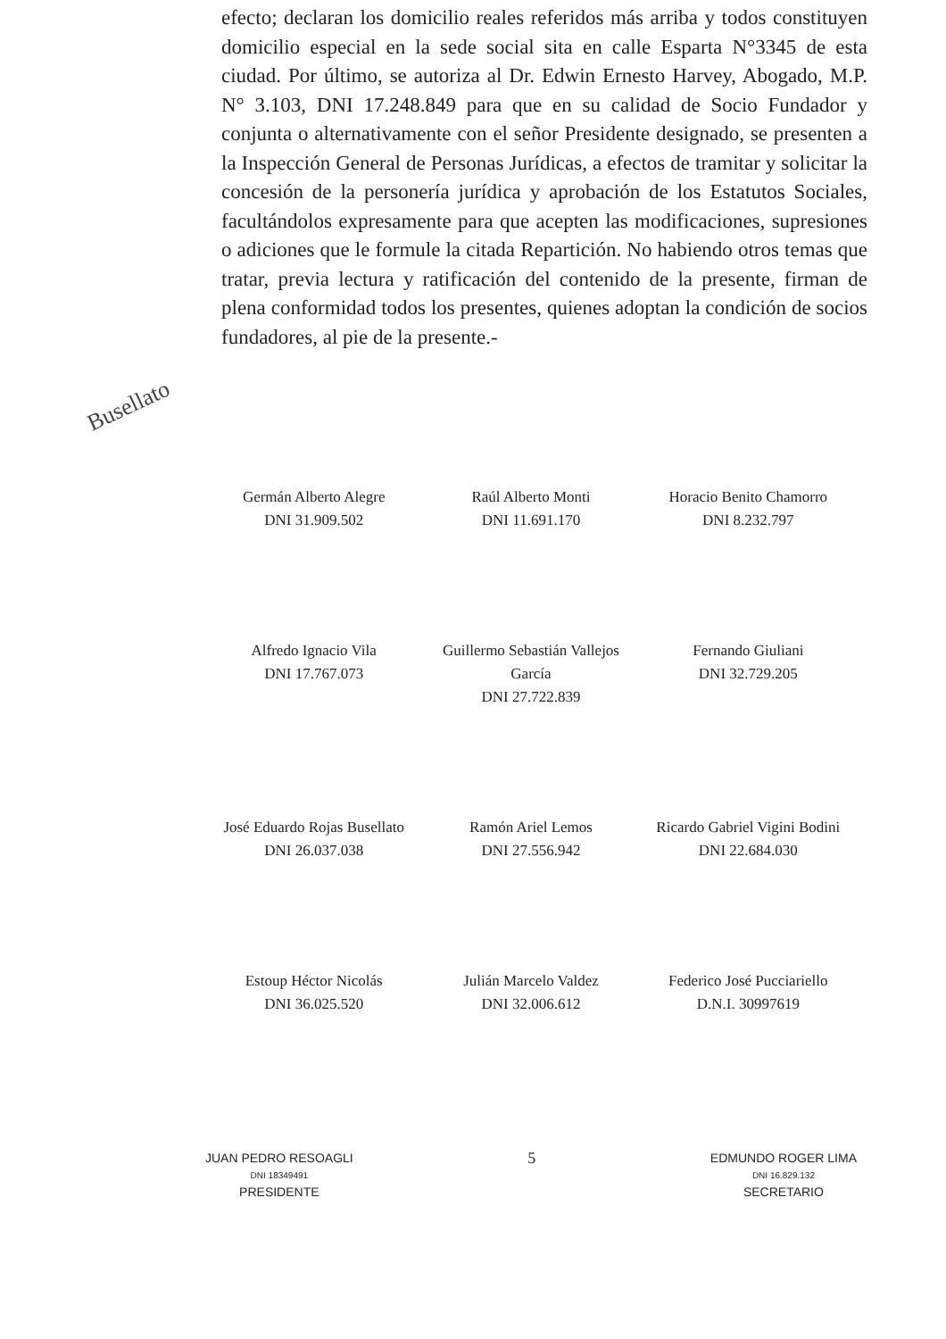efecto; declaran los domicilio reales referidos más arriba y todos constituyen domicilio especial en la sede social sita en calle Esparta N°3345 de esta ciudad. Por último, se autoriza al Dr. Edwin Ernesto Harvey, Abogado, M.P. N° 3.103, DNI 17.248.849 para que en su calidad de Socio Fundador y conjunta o alternativamente con el señor Presidente designado, se presenten a la Inspección General de Personas Jurídicas, a efectos de tramitar y solicitar la concesión de la personería jurídica y aprobación de los Estatutos Sociales, facultándolos expresamente para que acepten las modificaciones, supresiones o adiciones que le formule la citada Repartición. No habiendo otros temas que tratar, previa lectura y ratificación del contenido de la presente, firman de plena conformidad todos los presentes, quienes adoptan la condición de socios fundadores, al pie de la presente.-
Busellato
Germán Alberto Alegre
DNI 31.909.502
Raúl Alberto Monti
DNI 11.691.170
Horacio Benito Chamorro
DNI 8.232.797
Alfredo Ignacio Vila
DNI 17.767.073
Guillermo Sebastián Vallejos García
DNI 27.722.839
Fernando Giuliani
DNI 32.729.205
José Eduardo Rojas Busellato
DNI 26.037.038
Ramón Ariel Lemos
DNI 27.556.942
Ricardo Gabriel Vigini Bodini
DNI 22.684.030
Estoup Héctor Nicolás
DNI 36.025.520
Julián Marcelo Valdez
DNI 32.006.612
Federico José Pucciariello
D.N.I. 30997619
JUAN PEDRO RESOAGLI
DNI 18349491
PRESIDENTE
5
EDMUNDO ROGER LIMA
DNI 16.829.132
SECRETARIO